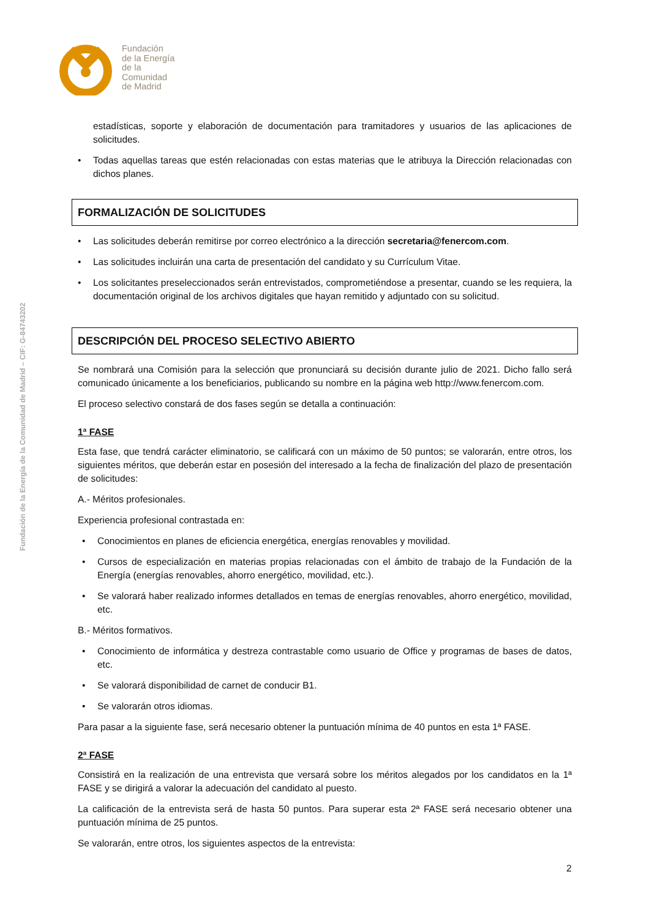Fundación
de la Energía
de la
Comunidad
de Madrid
Fundación de la Energía de la Comunidad de Madrid – CIF: G-84743202
estadísticas, soporte y elaboración de documentación para tramitadores y usuarios de las aplicaciones de solicitudes.
Todas aquellas tareas que estén relacionadas con estas materias que le atribuya la Dirección relacionadas con dichos planes.
FORMALIZACIÓN DE SOLICITUDES
Las solicitudes deberán remitirse por correo electrónico a la dirección secretaria@fenercom.com.
Las solicitudes incluirán una carta de presentación del candidato y su Currículum Vitae.
Los solicitantes preseleccionados serán entrevistados, comprometiéndose a presentar, cuando se les requiera, la documentación original de los archivos digitales que hayan remitido y adjuntado con su solicitud.
DESCRIPCIÓN DEL PROCESO SELECTIVO ABIERTO
Se nombrará una Comisión para la selección que pronunciará su decisión durante julio de 2021. Dicho fallo será comunicado únicamente a los beneficiarios, publicando su nombre en la página web http://www.fenercom.com.
El proceso selectivo constará de dos fases según se detalla a continuación:
1ª FASE
Esta fase, que tendrá carácter eliminatorio, se calificará con un máximo de 50 puntos; se valorarán, entre otros, los siguientes méritos, que deberán estar en posesión del interesado a la fecha de finalización del plazo de presentación de solicitudes:
A.- Méritos profesionales.
Experiencia profesional contrastada en:
Conocimientos en planes de eficiencia energética, energías renovables y movilidad.
Cursos de especialización en materias propias relacionadas con el ámbito de trabajo de la Fundación de la Energía (energías renovables, ahorro energético, movilidad, etc.).
Se valorará haber realizado informes detallados en temas de energías renovables, ahorro energético, movilidad, etc.
B.- Méritos formativos.
Conocimiento de informática y destreza contrastable como usuario de Office y programas de bases de datos, etc.
Se valorará disponibilidad de carnet de conducir B1.
Se valorarán otros idiomas.
Para pasar a la siguiente fase, será necesario obtener la puntuación mínima de 40 puntos en esta 1ª FASE.
2ª FASE
Consistirá en la realización de una entrevista que versará sobre los méritos alegados por los candidatos en la 1ª FASE y se dirigirá a valorar la adecuación del candidato al puesto.
La calificación de la entrevista será de hasta 50 puntos. Para superar esta 2ª FASE será necesario obtener una puntuación mínima de 25 puntos.
Se valorarán, entre otros, los siguientes aspectos de la entrevista:
2